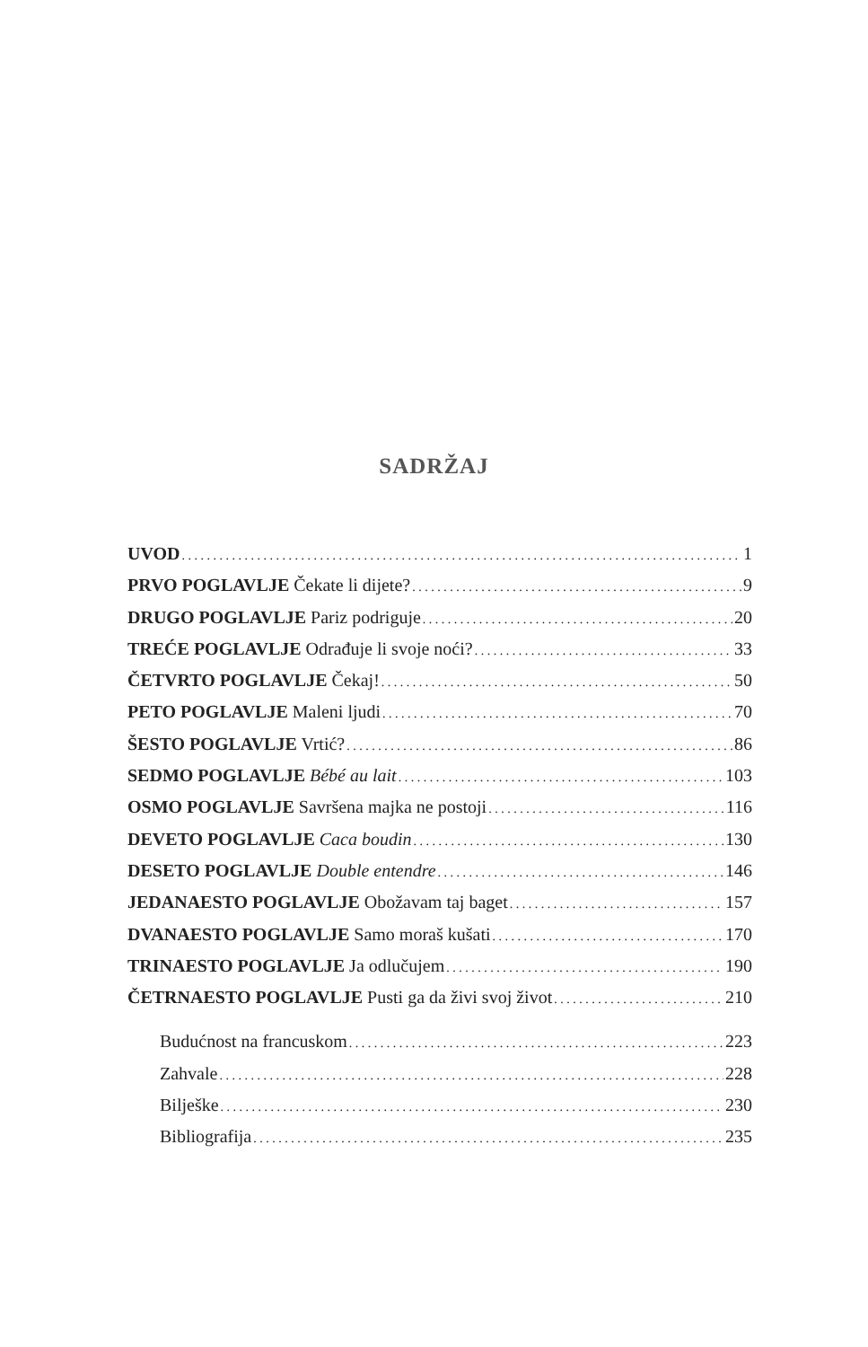SADRŽAJ
UVOD 1
PRVO POGLAVLJE Čekate li dijete? 9
DRUGO POGLAVLJE Pariz podriguje 20
TREĆE POGLAVLJE Odrađuje li svoje noći? 33
ČETVRTO POGLAVLJE Čekaj! 50
PETO POGLAVLJE Maleni ljudi 70
ŠESTO POGLAVLJE Vrtić? 86
SEDMO POGLAVLJE Bébé au lait 103
OSMO POGLAVLJE Savršena majka ne postoji 116
DEVETO POGLAVLJE Caca boudin 130
DESETO POGLAVLJE Double entendre 146
JEDANAESTO POGLAVLJE Obožavam taj baget 157
DVANAESTO POGLAVLJE Samo moraš kušati 170
TRINAESTO POGLAVLJE Ja odlučujem 190
ČETRNAESTO POGLAVLJE Pusti ga da živi svoj život 210
Budućnost na francuskom 223
Zahvale 228
Bilješke 230
Bibliografija 235